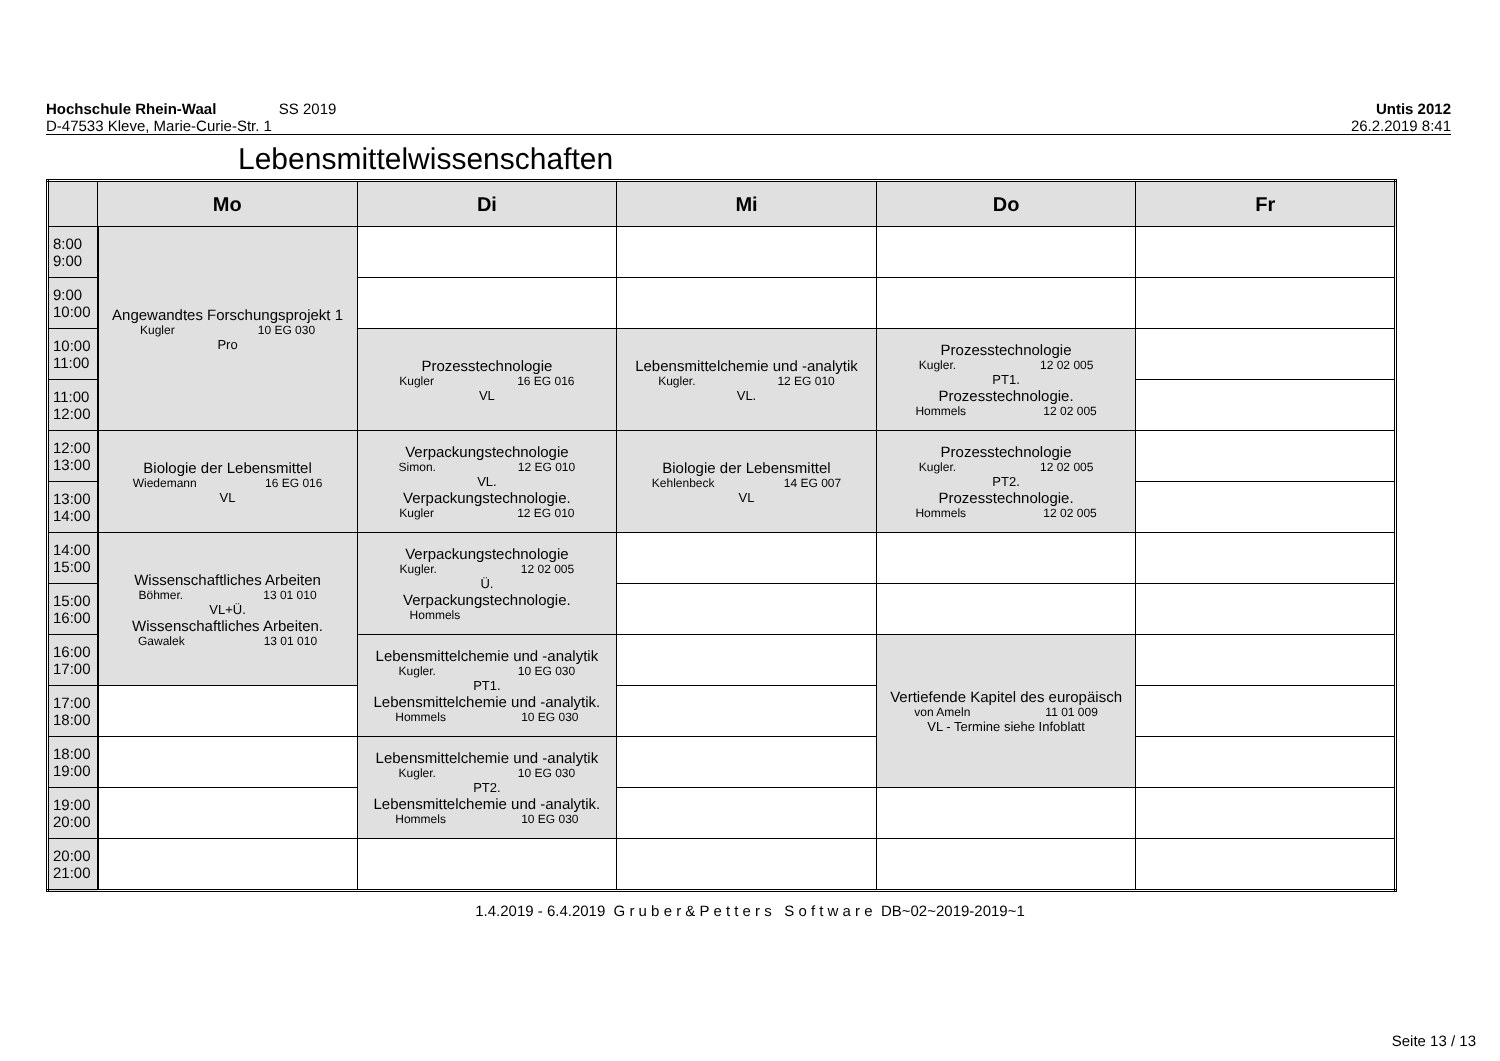Hochschule Rhein-Waal SS 2019 Untis 2012
D-47533 Kleve, Marie-Curie-Str. 1 26.2.2019 8:41
Lebensmittelwissenschaften
| | Mo | Di | Mi | Do | Fr |
| --- | --- | --- | --- | --- | --- |
| 8:00 9:00 | Angewandtes Forschungsprojekt 1 Kugler 10 EG 030 Pro | | | | |
| 9:00 10:00 | | | | | |
| 10:00 11:00 | | Prozesstechnologie Kugler 16 EG 016 VL | Lebensmittelchemie und -analytik Kugler. 12 EG 010 VL. | Prozesstechnologie Kugler. 12 02 005 PT1. Prozesstechnologie. Hommels 12 02 005 | |
| 11:00 12:00 | | | | | |
| 12:00 13:00 | Biologie der Lebensmittel Wiedemann 16 EG 016 VL | Verpackungstechnologie Simon. 12 EG 010 VL. Verpackungstechnologie. Kugler 12 EG 010 | Biologie der Lebensmittel Kehlenbeck 14 EG 007 VL | Prozesstechnologie Kugler. 12 02 005 PT2. Prozesstechnologie. Hommels 12 02 005 | |
| 13:00 14:00 | | | | | |
| 14:00 15:00 | Wissenschaftliches Arbeiten Böhmer. 13 01 010 VL+Ü. Wissenschaftliches Arbeiten. Gawalek 13 01 010 | Verpackungstechnologie Kugler. 12 02 005 Ü. Verpackungstechnologie. Hommels | | | |
| 15:00 16:00 | | | | | |
| 16:00 17:00 | | Lebensmittelchemie und -analytik Kugler. 10 EG 030 PT1. Lebensmittelchemie und -analytik. Hommels 10 EG 030 | | Vertiefende Kapitel des europäisch von Ameln 11 01 009 VL - Termine siehe Infoblatt | |
| 17:00 18:00 | | | | | |
| 18:00 19:00 | | Lebensmittelchemie und -analytik Kugler. 10 EG 030 PT2. Lebensmittelchemie und -analytik. Hommels 10 EG 030 | | | |
| 19:00 20:00 | | | | | |
| 20:00 21:00 | | | | | |
1.4.2019 - 6.4.2019 G r u b e r & P e t t e r s S o f t w a r e DB~02~2019-2019~1
Seite 13 / 13